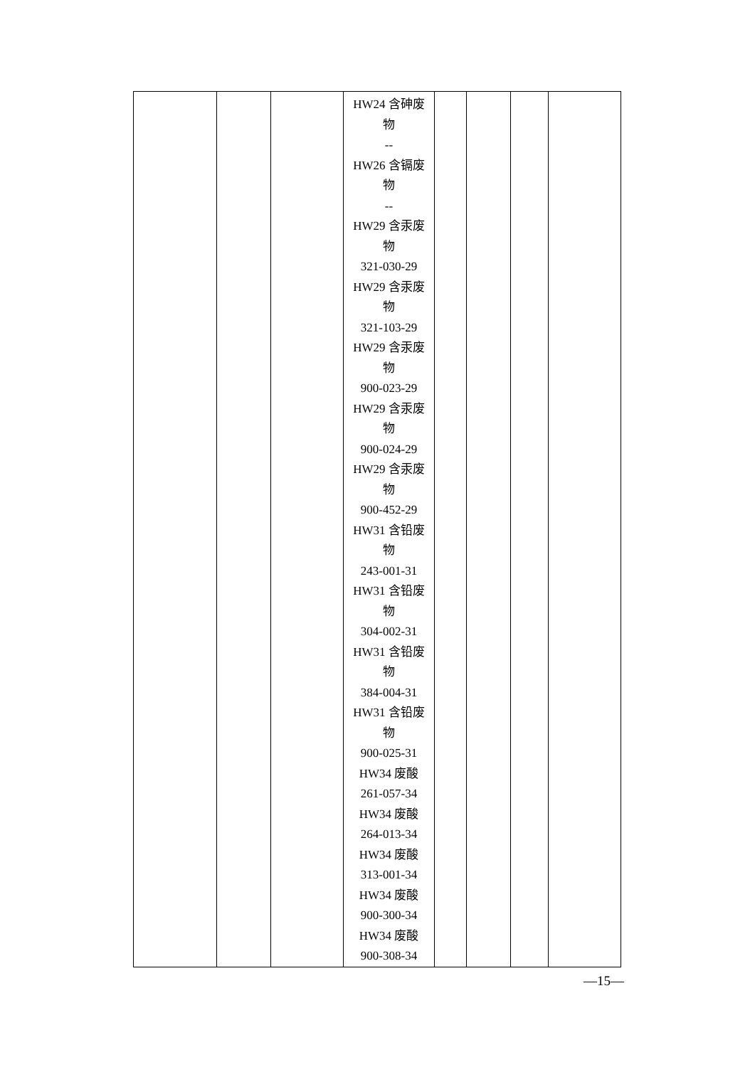| | | | HW24 含砷废 物 -- HW26 含镉废 物 -- HW29 含汞废 物 321-030-29 HW29 含汞废 物 321-103-29 HW29 含汞废 物 900-023-29 HW29 含汞废 物 900-024-29 HW29 含汞废 物 900-452-29 HW31 含铅废 物 243-001-31 HW31 含铅废 物 304-002-31 HW31 含铅废 物 384-004-31 HW31 含铅废 物 900-025-31 HW34 废酸 261-057-34 HW34 废酸 264-013-34 HW34 废酸 313-001-34 HW34 废酸 900-300-34 HW34 废酸 900-308-34 | | | | |
—15—